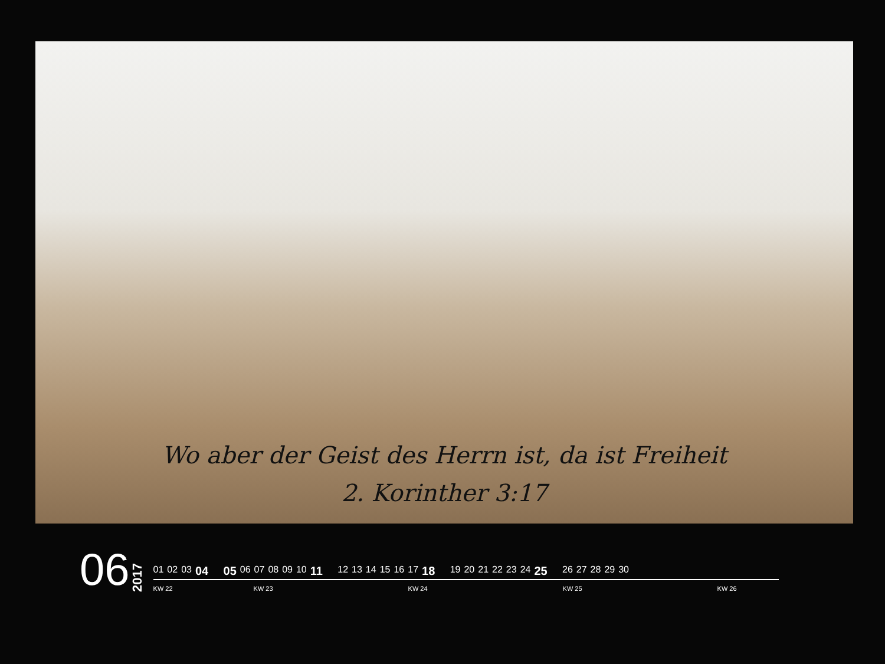Wo aber der Geist des Herrn ist, da ist Freiheit
2. Korinther 3:17
06
2017
01 02 03 04 05 06 07 08 09 10 11 12 13 14 15 16 17 18 19 20 21 22 23 24 25 26 27 28 29 30
KW 22 KW 23 KW 24 KW 25 KW 26